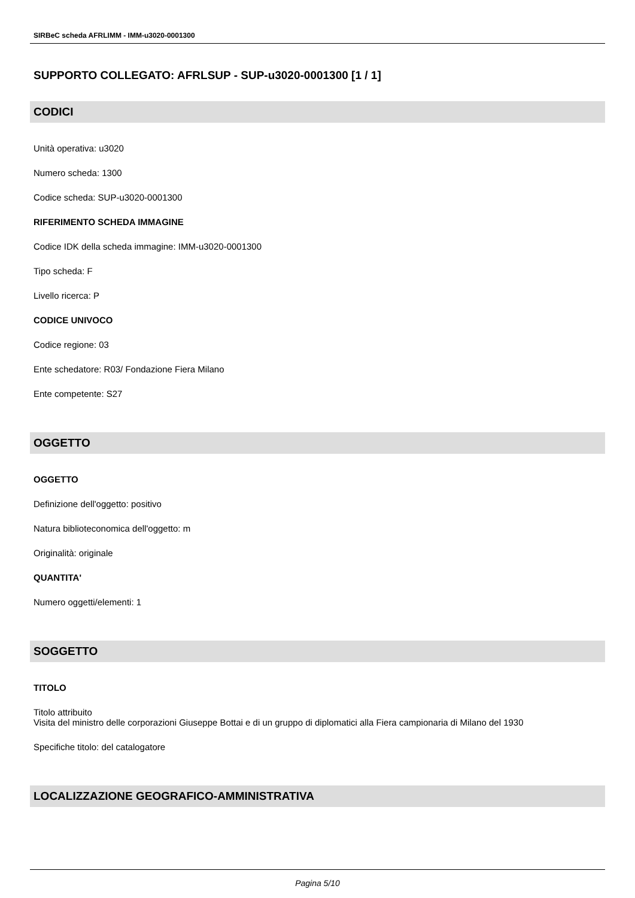SIRBeC scheda AFRLIMM - IMM-u3020-0001300
SUPPORTO COLLEGATO: AFRLSUP - SUP-u3020-0001300 [1 / 1]
CODICI
Unità operativa: u3020
Numero scheda: 1300
Codice scheda: SUP-u3020-0001300
RIFERIMENTO SCHEDA IMMAGINE
Codice IDK della scheda immagine: IMM-u3020-0001300
Tipo scheda: F
Livello ricerca: P
CODICE UNIVOCO
Codice regione: 03
Ente schedatore: R03/ Fondazione Fiera Milano
Ente competente: S27
OGGETTO
OGGETTO
Definizione dell'oggetto: positivo
Natura biblioteconomica dell'oggetto: m
Originalità: originale
QUANTITA'
Numero oggetti/elementi: 1
SOGGETTO
TITOLO
Titolo attribuito
Visita del ministro delle corporazioni Giuseppe Bottai e di un gruppo di diplomatici alla Fiera campionaria di Milano del 1930
Specifiche titolo: del catalogatore
LOCALIZZAZIONE GEOGRAFICO-AMMINISTRATIVA
Pagina 5/10